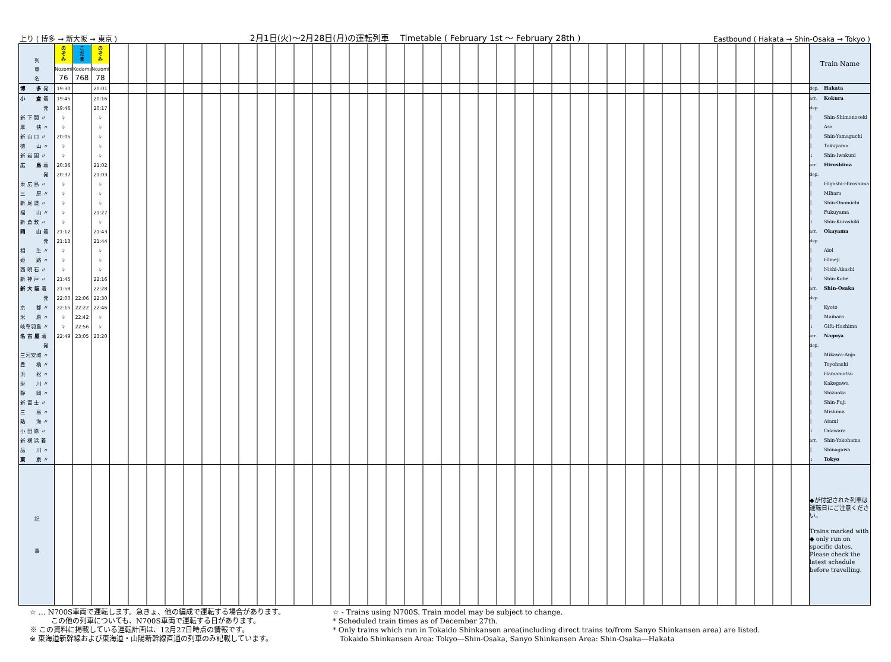上り ( 博多 → 新大阪 → 東京 ) 2月1日(火)～2月28日(月)の運転列車　 Timetable ( February 1st ～ February 28th ) Eastbound ( Hakata → Shin-Osaka → Tokyo )
| 列 車 名 | の ぞ み Nozomi 76 | こ だ ま Kodama 768 | の ぞ み Nozomi 78 | | Train Name |
| 博 多 発 | 19:30 | | 20:01 | | dep. Hakata |
| 小 倉 着 | 19:45 | | 20:16 | | arr. Kokura |
| 発 | 19:46 | | 20:17 | | dep. |
| 新 下 関 〃 | ﾚ | | ﾚ | | │ Shin-Shimonoseki |
| 厚 狭 〃 | ﾚ | | ﾚ | | │ Asa |
| 新 山 口 〃 | 20:05 | | ﾚ | | │ Shin-Yamaguchi |
| 徳 山 〃 | ﾚ | | ﾚ | | │ Tokuyama |
| 新 岩 国 〃 | ﾚ | | ﾚ | | ↓ Shin-Iwakuni |
| 広 島 着 | 20:36 | | 21:02 | | arr. Hiroshima |
| 発 | 20:37 | | 21:03 | | dep. |
| 東 広 島 〃 | ﾚ | | ﾚ | | │ Higashi-Hiroshima |
| 三 原 〃 | ﾚ | | ﾚ | | │ Mihara |
| 新 尾 道 〃 | ﾚ | | ﾚ | | │ Shin-Onomichi |
| 福 山 〃 | ﾚ | | 21:27 | | │ Fukuyama |
| 新 倉 敷 〃 | ﾚ | | ﾚ | | ↓ Shin-Kurashiki |
| 岡 山 着 | 21:12 | | 21:43 | | arr. Okayama |
| 発 | 21:13 | | 21:44 | | dep. |
| 相 生 〃 | ﾚ | | ﾚ | | │ Aioi |
| 姫 路 〃 | ﾚ | | ﾚ | | │ Himeji |
| 西 明 石 〃 | ﾚ | | ﾚ | | │ Nishi-Akashi |
| 新 神 戸 〃 | 21:45 | | 22:16 | | ↓ Shin-Kobe |
| 新 大 阪 着 | 21:58 | | 22:28 | | arr. Shin-Osaka |
| 発 | 22:00 | 22:06 | 22:30 | | dep. |
| 京 都 〃 | 22:15 | 22:22 | 22:46 | | │ Kyoto |
| 米 原 〃 | ﾚ | 22:42 | ﾚ | | │ Maibara |
| 岐阜羽島 〃 | ﾚ | 22:56 | ﾚ | | ↓ Gifu-Hashima |
| 名 古 屋 着 | 22:49 | 23:05 | 23:20 | | arr. Nagoya |
| 発 | | | | | dep. |
| 三河安城 〃 | | | | | │ Mikawa-Anjo |
| 豊 橋 〃 | | | | | │ Toyohashi |
| 浜 松 〃 | | | | | │ Hamamatsu |
| 掛 川 〃 | | | | | │ Kakegawa |
| 静 岡 〃 | | | | | │ Shizuoka |
| 新 富 士 〃 | | | | | │ Shin-Fuji |
| 三 島 〃 | | | | | │ Mishima |
| 熱 海 〃 | | | | | │ Atami |
| 小 田 原 〃 | | | | | ↓ Odawara |
| 新 横 浜 着 | | | | | arr. Shin-Yokohama |
| 品 川 〃 | | | | | │ Shinagawa |
| 東 京 〃 | | | | | ↓ Tokyo |
| 記 事 | | | | | ◆が付記された列車は運転日にご注意ください。 Trains marked with ◆ only run on specific dates. Please check the latest schedule before travelling. |
☆ … N700S車両で運転します。急きょ、他の編成で運転する場合があります。
　　　この他の列車についても、N700S車両で運転する日があります。
※ この資料に掲載している運転計画は、12月27日時点の情報です。
※ 東海道新幹線および東海道・山陽新幹線直通の列車のみ記載しています。
☆ - Trains using N700S. Train model may be subject to change.
* Scheduled train times as of December 27th.
* Only trains which run in Tokaido Shinkansen area(including direct trains to/from Sanyo Shinkansen area) are listed.
　Tokaido Shinkansen Area: Tokyo―Shin-Osaka, Sanyo Shinkansen Area: Shin-Osaka―Hakata